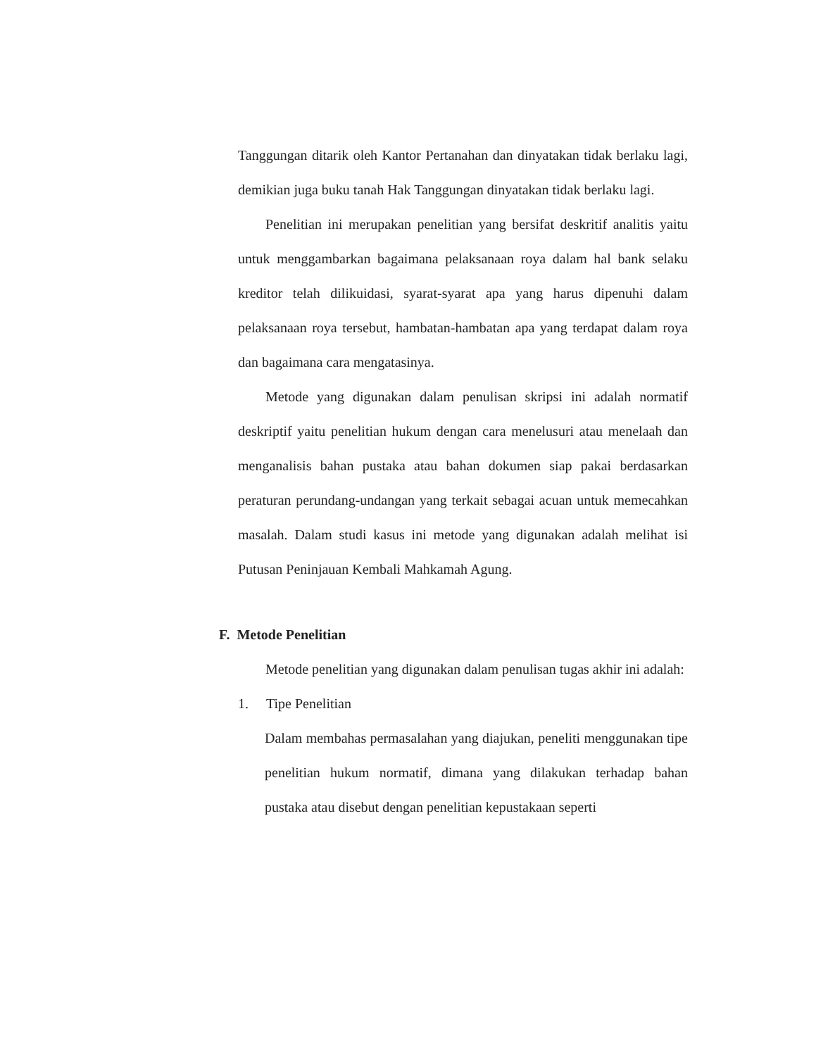Tanggungan ditarik oleh Kantor Pertanahan dan dinyatakan tidak berlaku lagi, demikian juga buku tanah Hak Tanggungan dinyatakan tidak berlaku lagi.
Penelitian ini merupakan penelitian yang bersifat deskritif analitis yaitu untuk menggambarkan bagaimana pelaksanaan roya dalam hal bank selaku kreditor telah dilikuidasi, syarat-syarat apa yang harus dipenuhi dalam pelaksanaan roya tersebut, hambatan-hambatan apa yang terdapat dalam roya dan bagaimana cara mengatasinya.
Metode yang digunakan dalam penulisan skripsi ini adalah normatif deskriptif yaitu penelitian hukum dengan cara menelusuri atau menelaah dan menganalisis bahan pustaka atau bahan dokumen siap pakai berdasarkan peraturan perundang-undangan yang terkait sebagai acuan untuk memecahkan masalah. Dalam studi kasus ini metode yang digunakan adalah melihat isi Putusan Peninjauan Kembali Mahkamah Agung.
F. Metode Penelitian
Metode penelitian yang digunakan dalam penulisan tugas akhir ini adalah:
1. Tipe Penelitian
Dalam membahas permasalahan yang diajukan, peneliti menggunakan tipe penelitian hukum normatif, dimana yang dilakukan terhadap bahan pustaka atau disebut dengan penelitian kepustakaan seperti